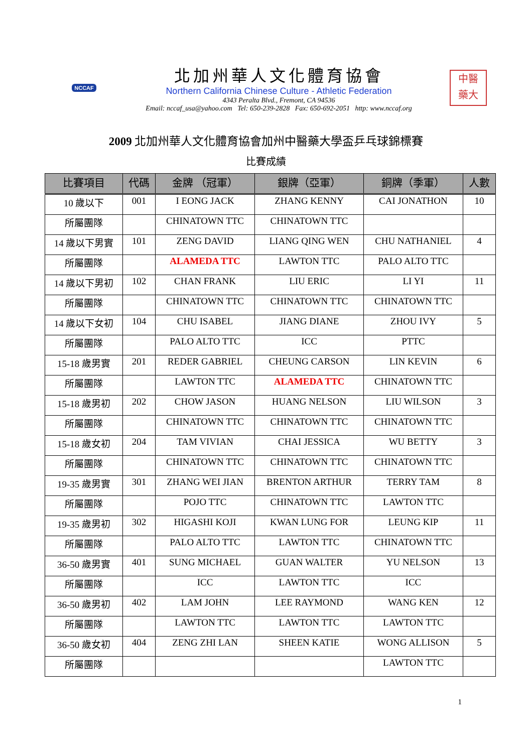NCCAF
北加州華人文化體育協會
Northern California Chinese Culture - Athletic Federation
4343 Peralta Blvd., Fremont, CA 94536
Email: nccaf_usa@yahoo.com Tel: 650-239-2828 Fax: 650-692-2051 http: www.nccaf.org
中醫
藥大
2009 北加州華人文化體育協會加州中醫藥大學盃乒乓球錦標賽
比賽成績
| 比賽項目 | 代碼 | 金牌 （冠軍） | 銀牌（亞軍） | 銅牌（季軍） | 人數 |
| --- | --- | --- | --- | --- | --- |
| 10 歲以下 | 001 | I EONG JACK | ZHANG KENNY | CAI JONATHON | 10 |
| 所屬團隊 | | CHINATOWN TTC | CHINATOWN TTC | | |
| 14 歲以下男實 | 101 | ZENG DAVID | LIANG QING WEN | CHU NATHANIEL | 4 |
| 所屬團隊 | | ALAMEDA TTC | LAWTON TTC | PALO ALTO TTC | |
| 14 歲以下男初 | 102 | CHAN FRANK | LIU ERIC | LI YI | 11 |
| 所屬團隊 | | CHINATOWN TTC | CHINATOWN TTC | CHINATOWN TTC | |
| 14 歲以下女初 | 104 | CHU ISABEL | JIANG DIANE | ZHOU IVY | 5 |
| 所屬團隊 | | PALO ALTO TTC | ICC | PTTC | |
| 15-18 歲男實 | 201 | REDER GABRIEL | CHEUNG CARSON | LIN KEVIN | 6 |
| 所屬團隊 | | LAWTON TTC | ALAMEDA TTC | CHINATOWN TTC | |
| 15-18 歲男初 | 202 | CHOW JASON | HUANG NELSON | LIU WILSON | 3 |
| 所屬團隊 | | CHINATOWN TTC | CHINATOWN TTC | CHINATOWN TTC | |
| 15-18 歲女初 | 204 | TAM VIVIAN | CHAI JESSICA | WU BETTY | 3 |
| 所屬團隊 | | CHINATOWN TTC | CHINATOWN TTC | CHINATOWN TTC | |
| 19-35 歲男實 | 301 | ZHANG WEI JIAN | BRENTON ARTHUR | TERRY TAM | 8 |
| 所屬團隊 | | POJO TTC | CHINATOWN TTC | LAWTON TTC | |
| 19-35 歲男初 | 302 | HIGASHI KOJI | KWAN LUNG FOR | LEUNG KIP | 11 |
| 所屬團隊 | | PALO ALTO TTC | LAWTON TTC | CHINATOWN TTC | |
| 36-50 歲男實 | 401 | SUNG MICHAEL | GUAN WALTER | YU NELSON | 13 |
| 所屬團隊 | | ICC | LAWTON TTC | ICC | |
| 36-50 歲男初 | 402 | LAM JOHN | LEE RAYMOND | WANG KEN | 12 |
| 所屬團隊 | | LAWTON TTC | LAWTON TTC | LAWTON TTC | |
| 36-50 歲女初 | 404 | ZENG ZHI LAN | SHEEN KATIE | WONG ALLISON | 5 |
| 所屬團隊 | | | | LAWTON TTC | |
1